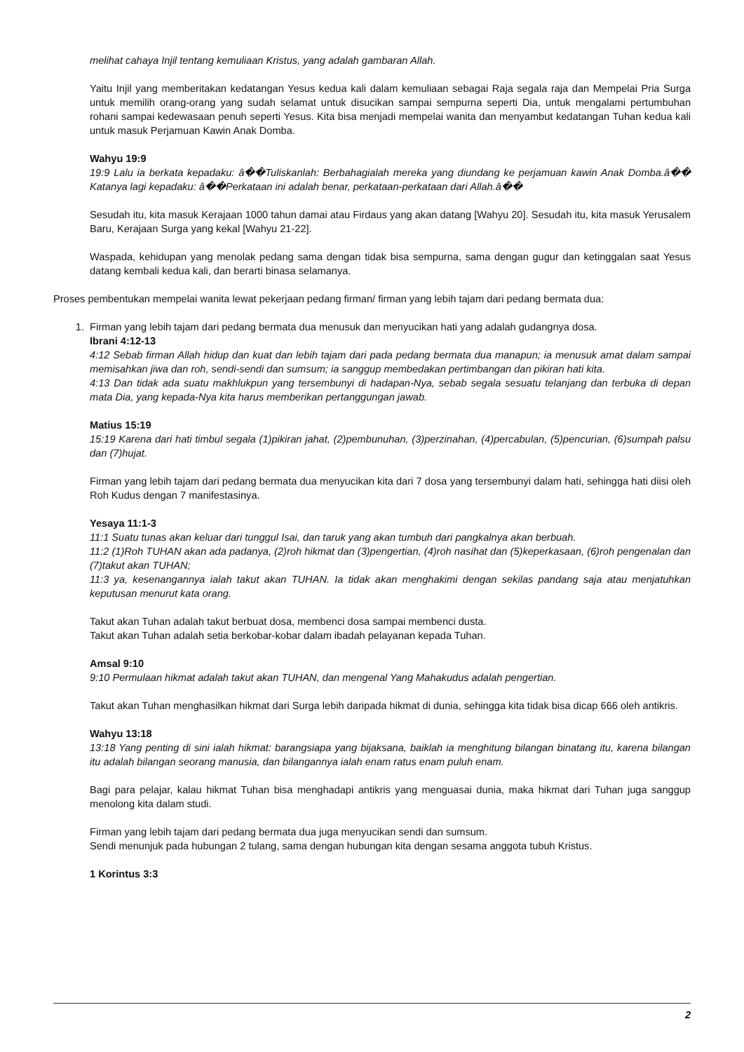melihat cahaya Injil tentang kemuliaan Kristus, yang adalah gambaran Allah.
Yaitu Injil yang memberitakan kedatangan Yesus kedua kali dalam kemuliaan sebagai Raja segala raja dan Mempelai Pria Surga untuk memilih orang-orang yang sudah selamat untuk disucikan sampai sempurna seperti Dia, untuk mengalami pertumbuhan rohani sampai kedewasaan penuh seperti Yesus. Kita bisa menjadi mempelai wanita dan menyambut kedatangan Tuhan kedua kali untuk masuk Perjamuan Kawin Anak Domba.
Wahyu 19:9
19:9 Lalu ia berkata kepadaku: â��Tuliskanlah: Berbahagialah mereka yang diundang ke perjamuan kawin Anak Domba.â�� Katanya lagi kepadaku: â��Perkataan ini adalah benar, perkataan-perkataan dari Allah.â��
Sesudah itu, kita masuk Kerajaan 1000 tahun damai atau Firdaus yang akan datang [Wahyu 20]. Sesudah itu, kita masuk Yerusalem Baru, Kerajaan Surga yang kekal [Wahyu 21-22].
Waspada, kehidupan yang menolak pedang sama dengan tidak bisa sempurna, sama dengan gugur dan ketinggalan saat Yesus datang kembali kedua kali, dan berarti binasa selamanya.
Proses pembentukan mempelai wanita lewat pekerjaan pedang firman/ firman yang lebih tajam dari pedang bermata dua:
1. Firman yang lebih tajam dari pedang bermata dua menusuk dan menyucikan hati yang adalah gudangnya dosa.
Ibrani 4:12-13
4:12 Sebab firman Allah hidup dan kuat dan lebih tajam dari pada pedang bermata dua manapun; ia menusuk amat dalam sampai memisahkan jiwa dan roh, sendi-sendi dan sumsum; ia sanggup membedakan pertimbangan dan pikiran hati kita.
4:13 Dan tidak ada suatu makhlukpun yang tersembunyi di hadapan-Nya, sebab segala sesuatu telanjang dan terbuka di depan mata Dia, yang kepada-Nya kita harus memberikan pertanggungan jawab.
Matius 15:19
15:19 Karena dari hati timbul segala (1)pikiran jahat, (2)pembunuhan, (3)perzinahan, (4)percabulan, (5)pencurian, (6)sumpah palsu dan (7)hujat.
Firman yang lebih tajam dari pedang bermata dua menyucikan kita dari 7 dosa yang tersembunyi dalam hati, sehingga hati diisi oleh Roh Kudus dengan 7 manifestasinya.
Yesaya 11:1-3
11:1 Suatu tunas akan keluar dari tunggul Isai, dan taruk yang akan tumbuh dari pangkalnya akan berbuah.
11:2 (1)Roh TUHAN akan ada padanya, (2)roh hikmat dan (3)pengertian, (4)roh nasihat dan (5)keperkasaan, (6)roh pengenalan dan (7)takut akan TUHAN;
11:3 ya, kesenangannya ialah takut akan TUHAN. Ia tidak akan menghakimi dengan sekilas pandang saja atau menjatuhkan keputusan menurut kata orang.
Takut akan Tuhan adalah takut berbuat dosa, membenci dosa sampai membenci dusta.
Takut akan Tuhan adalah setia berkobar-kobar dalam ibadah pelayanan kepada Tuhan.
Amsal 9:10
9:10 Permulaan hikmat adalah takut akan TUHAN, dan mengenal Yang Mahakudus adalah pengertian.
Takut akan Tuhan menghasilkan hikmat dari Surga lebih daripada hikmat di dunia, sehingga kita tidak bisa dicap 666 oleh antikris.
Wahyu 13:18
13:18 Yang penting di sini ialah hikmat: barangsiapa yang bijaksana, baiklah ia menghitung bilangan binatang itu, karena bilangan itu adalah bilangan seorang manusia, dan bilangannya ialah enam ratus enam puluh enam.
Bagi para pelajar, kalau hikmat Tuhan bisa menghadapi antikris yang menguasai dunia, maka hikmat dari Tuhan juga sanggup menolong kita dalam studi.
Firman yang lebih tajam dari pedang bermata dua juga menyucikan sendi dan sumsum.
Sendi menunjuk pada hubungan 2 tulang, sama dengan hubungan kita dengan sesama anggota tubuh Kristus.
1 Korintus 3:3
2